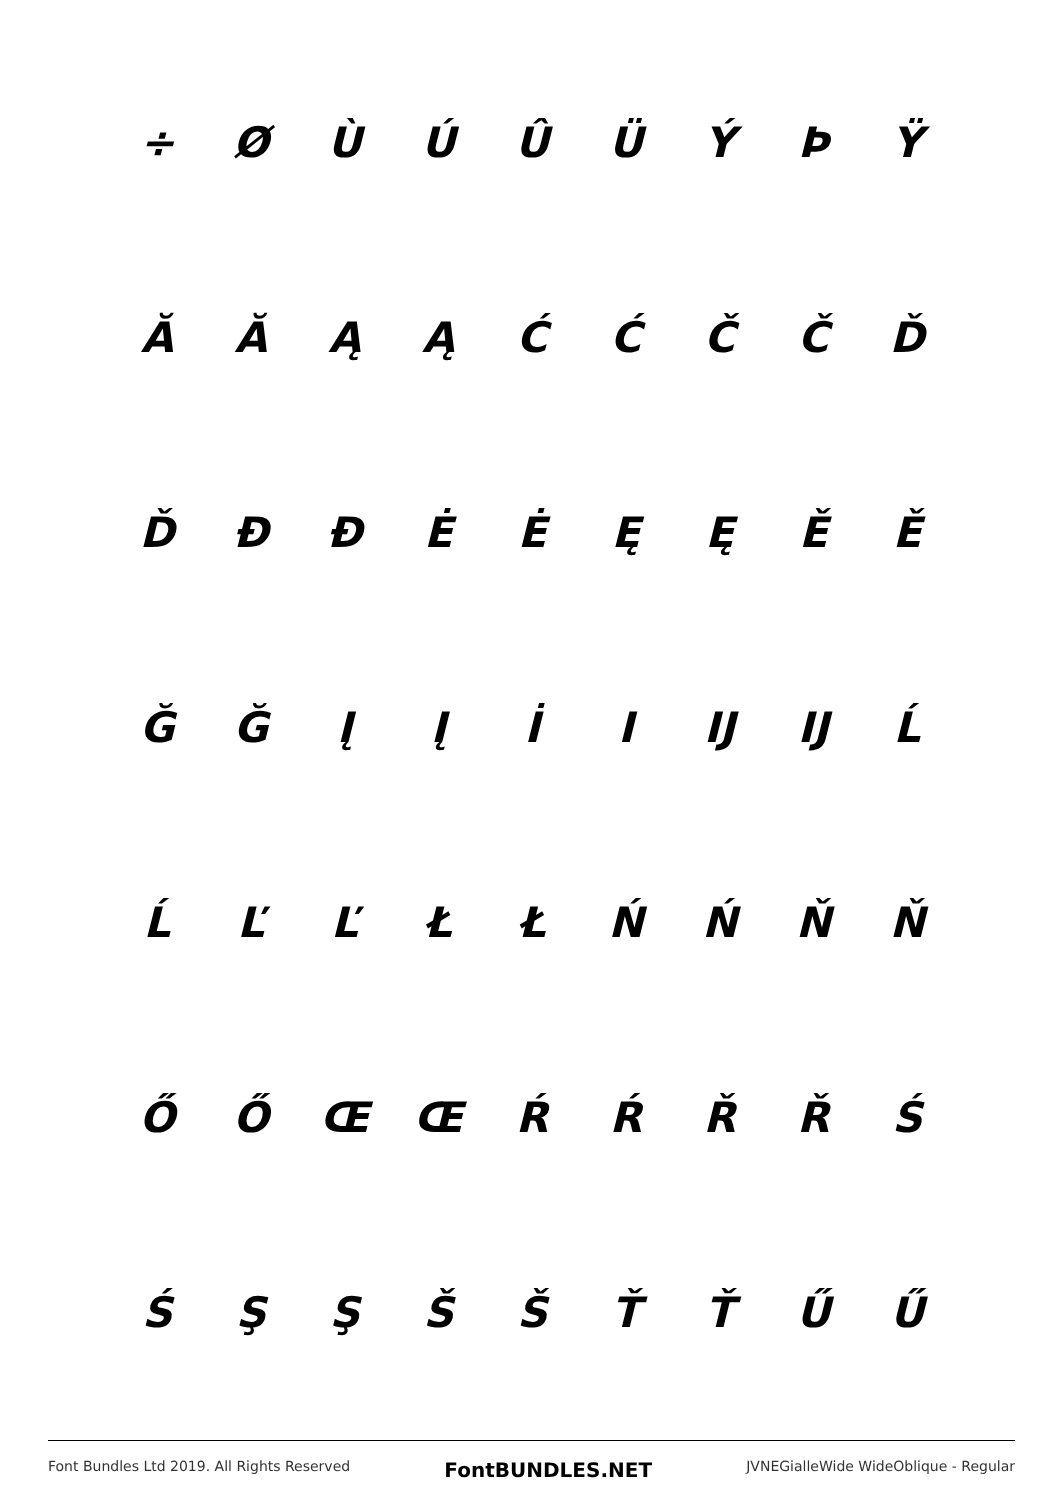÷ Ø Ù Ú Û Ü Ý Þ Ÿ
Ă Ă Ą Ą Ć Ć Č Č Ď
Ď Đ Đ Ė Ė Ę Ę Ě Ě
Ğ Ğ Į Į İ I Ĳ Ĳ Ĺ
Ĺ Ľ Ľ Ł Ł Ń Ń Ň Ň
Ő Ő Œ Œ Ŕ Ŕ Ř Ř Ś
Ś Ş Ş Š Š Ť Ť Ű Ű
Font Bundles Ltd 2019. All Rights Reserved FontBUNDLES.NET JVNEGialleWide WideOblique - Regular